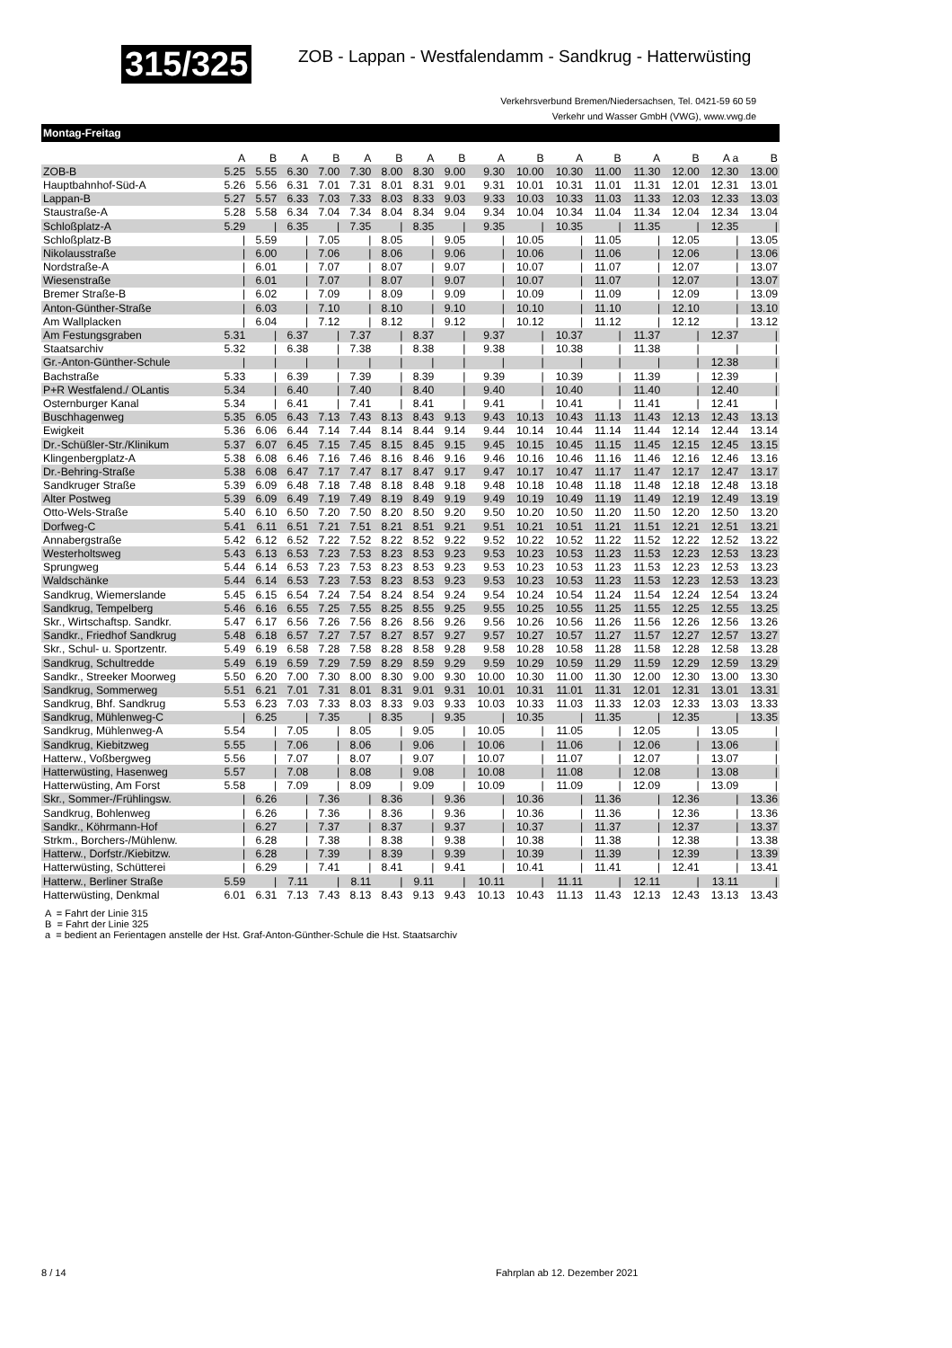315/325
ZOB - Lappan - Westfalendamm - Sandkrug - Hatterwüsting
Verkehrsverbund Bremen/Niedersachsen, Tel. 0421-59 60 59
Verkehr und Wasser GmbH (VWG), www.vwg.de
Montag-Freitag
| | A | B | A | B | A | B | A | B | A | B | A | B | A | B | A a | B |
| --- | --- | --- | --- | --- | --- | --- | --- | --- | --- | --- | --- | --- | --- | --- | --- | --- |
| ZOB-B | 5.25 | 5.55 | 6.30 | 7.00 | 7.30 | 8.00 | 8.30 | 9.00 | 9.30 | 10.00 | 10.30 | 11.00 | 11.30 | 12.00 | 12.30 | 13.00 |
| Hauptbahnhof-Süd-A | 5.26 | 5.56 | 6.31 | 7.01 | 7.31 | 8.01 | 8.31 | 9.01 | 9.31 | 10.01 | 10.31 | 11.01 | 11.31 | 12.01 | 12.31 | 13.01 |
| Lappan-B | 5.27 | 5.57 | 6.33 | 7.03 | 7.33 | 8.03 | 8.33 | 9.03 | 9.33 | 10.03 | 10.33 | 11.03 | 11.33 | 12.03 | 12.33 | 13.03 |
| Staustraße-A | 5.28 | 5.58 | 6.34 | 7.04 | 7.34 | 8.04 | 8.34 | 9.04 | 9.34 | 10.04 | 10.34 | 11.04 | 11.34 | 12.04 | 12.34 | 13.04 |
| Schloßplatz-A | 5.29 | / | 6.35 | / | 7.35 | / | 8.35 | / | 9.35 | / | 10.35 | / | 11.35 | / | 12.35 | / |
| Schloßplatz-B | / | 5.59 | / | 7.05 | / | 8.05 | / | 9.05 | / | 10.05 | / | 11.05 | / | 12.05 | / | 13.05 |
| Nikolausstraße | / | 6.00 | / | 7.06 | / | 8.06 | / | 9.06 | / | 10.06 | / | 11.06 | / | 12.06 | / | 13.06 |
| Nordstraße-A | / | 6.01 | / | 7.07 | / | 8.07 | / | 9.07 | / | 10.07 | / | 11.07 | / | 12.07 | / | 13.07 |
| Wiesenstraße | / | 6.01 | / | 7.07 | / | 8.07 | / | 9.07 | / | 10.07 | / | 11.07 | / | 12.07 | / | 13.07 |
| Bremer Straße-B | / | 6.02 | / | 7.09 | / | 8.09 | / | 9.09 | / | 10.09 | / | 11.09 | / | 12.09 | / | 13.09 |
| Anton-Günther-Straße | / | 6.03 | / | 7.10 | / | 8.10 | / | 9.10 | / | 10.10 | / | 11.10 | / | 12.10 | / | 13.10 |
| Am Wallplacken | / | 6.04 | / | 7.12 | / | 8.12 | / | 9.12 | / | 10.12 | / | 11.12 | / | 12.12 | / | 13.12 |
| Am Festungsgraben | 5.31 | / | 6.37 | / | 7.37 | / | 8.37 | / | 9.37 | / | 10.37 | / | 11.37 | / | 12.37 | / |
| Staatsarchiv | 5.32 | / | 6.38 | / | 7.38 | / | 8.38 | / | 9.38 | / | 10.38 | / | 11.38 | / | / | / |
| Gr.-Anton-Günther-Schule | / | / | / | / | / | / | / | / | / | / | / | / | / | / | 12.38 | / |
| Bachstraße | 5.33 | / | 6.39 | / | 7.39 | / | 8.39 | / | 9.39 | / | 10.39 | / | 11.39 | / | 12.39 | / |
| P+R Westfalend./ OLantis | 5.34 | / | 6.40 | / | 7.40 | / | 8.40 | / | 9.40 | / | 10.40 | / | 11.40 | / | 12.40 | / |
| Osternburger Kanal | 5.34 | / | 6.41 | / | 7.41 | / | 8.41 | / | 9.41 | / | 10.41 | / | 11.41 | / | 12.41 | / |
| Buschhagenweg | 5.35 | 6.05 | 6.43 | 7.13 | 7.43 | 8.13 | 8.43 | 9.13 | 9.43 | 10.13 | 10.43 | 11.13 | 11.43 | 12.13 | 12.43 | 13.13 |
| Ewigkeit | 5.36 | 6.06 | 6.44 | 7.14 | 7.44 | 8.14 | 8.44 | 9.14 | 9.44 | 10.14 | 10.44 | 11.14 | 11.44 | 12.14 | 12.44 | 13.14 |
| Dr.-Schüßler-Str./Klinikum | 5.37 | 6.07 | 6.45 | 7.15 | 7.45 | 8.15 | 8.45 | 9.15 | 9.45 | 10.15 | 10.45 | 11.15 | 11.45 | 12.15 | 12.45 | 13.15 |
| Klingenbergplatz-A | 5.38 | 6.08 | 6.46 | 7.16 | 7.46 | 8.16 | 8.46 | 9.16 | 9.46 | 10.16 | 10.46 | 11.16 | 11.46 | 12.16 | 12.46 | 13.16 |
| Dr.-Behring-Straße | 5.38 | 6.08 | 6.47 | 7.17 | 7.47 | 8.17 | 8.47 | 9.17 | 9.47 | 10.17 | 10.47 | 11.17 | 11.47 | 12.17 | 12.47 | 13.17 |
| Sandkruger Straße | 5.39 | 6.09 | 6.48 | 7.18 | 7.48 | 8.18 | 8.48 | 9.18 | 9.48 | 10.18 | 10.48 | 11.18 | 11.48 | 12.18 | 12.48 | 13.18 |
| Alter Postweg | 5.39 | 6.09 | 6.49 | 7.19 | 7.49 | 8.19 | 8.49 | 9.19 | 9.49 | 10.19 | 10.49 | 11.19 | 11.49 | 12.19 | 12.49 | 13.19 |
| Otto-Wels-Straße | 5.40 | 6.10 | 6.50 | 7.20 | 7.50 | 8.20 | 8.50 | 9.20 | 9.50 | 10.20 | 10.50 | 11.20 | 11.50 | 12.20 | 12.50 | 13.20 |
| Dorfweg-C | 5.41 | 6.11 | 6.51 | 7.21 | 7.51 | 8.21 | 8.51 | 9.21 | 9.51 | 10.21 | 10.51 | 11.21 | 11.51 | 12.21 | 12.51 | 13.21 |
| Annabergstraße | 5.42 | 6.12 | 6.52 | 7.22 | 7.52 | 8.22 | 8.52 | 9.22 | 9.52 | 10.22 | 10.52 | 11.22 | 11.52 | 12.22 | 12.52 | 13.22 |
| Westerholtsweg | 5.43 | 6.13 | 6.53 | 7.23 | 7.53 | 8.23 | 8.53 | 9.23 | 9.53 | 10.23 | 10.53 | 11.23 | 11.53 | 12.23 | 12.53 | 13.23 |
| Sprungweg | 5.44 | 6.14 | 6.53 | 7.23 | 7.53 | 8.23 | 8.53 | 9.23 | 9.53 | 10.23 | 10.53 | 11.23 | 11.53 | 12.23 | 12.53 | 13.23 |
| Waldschänke | 5.44 | 6.14 | 6.53 | 7.23 | 7.53 | 8.23 | 8.53 | 9.23 | 9.53 | 10.23 | 10.53 | 11.23 | 11.53 | 12.23 | 12.53 | 13.23 |
| Sandkrug, Wiemerslande | 5.45 | 6.15 | 6.54 | 7.24 | 7.54 | 8.24 | 8.54 | 9.24 | 9.54 | 10.24 | 10.54 | 11.24 | 11.54 | 12.24 | 12.54 | 13.24 |
| Sandkrug, Tempelberg | 5.46 | 6.16 | 6.55 | 7.25 | 7.55 | 8.25 | 8.55 | 9.25 | 9.55 | 10.25 | 10.55 | 11.25 | 11.55 | 12.25 | 12.55 | 13.25 |
| Skr., Wirtschaftsp. Sandkr. | 5.47 | 6.17 | 6.56 | 7.26 | 7.56 | 8.26 | 8.56 | 9.26 | 9.56 | 10.26 | 10.56 | 11.26 | 11.56 | 12.26 | 12.56 | 13.26 |
| Sandkr., Friedhof Sandkrug | 5.48 | 6.18 | 6.57 | 7.27 | 7.57 | 8.27 | 8.57 | 9.27 | 9.57 | 10.27 | 10.57 | 11.27 | 11.57 | 12.27 | 12.57 | 13.27 |
| Skr., Schul- u. Sportzentr. | 5.49 | 6.19 | 6.58 | 7.28 | 7.58 | 8.28 | 8.58 | 9.28 | 9.58 | 10.28 | 10.58 | 11.28 | 11.58 | 12.28 | 12.58 | 13.28 |
| Sandkrug, Schultredde | 5.49 | 6.19 | 6.59 | 7.29 | 7.59 | 8.29 | 8.59 | 9.29 | 9.59 | 10.29 | 10.59 | 11.29 | 11.59 | 12.29 | 12.59 | 13.29 |
| Sandkr., Streeker Moorweg | 5.50 | 6.20 | 7.00 | 7.30 | 8.00 | 8.30 | 9.00 | 9.30 | 10.00 | 10.30 | 11.00 | 11.30 | 12.00 | 12.30 | 13.00 | 13.30 |
| Sandkrug, Sommerweg | 5.51 | 6.21 | 7.01 | 7.31 | 8.01 | 8.31 | 9.01 | 9.31 | 10.01 | 10.31 | 11.01 | 11.31 | 12.01 | 12.31 | 13.01 | 13.31 |
| Sandkrug, Bhf. Sandkrug | 5.53 | 6.23 | 7.03 | 7.33 | 8.03 | 8.33 | 9.03 | 9.33 | 10.03 | 10.33 | 11.03 | 11.33 | 12.03 | 12.33 | 13.03 | 13.33 |
| Sandkrug, Mühlenweg-C | / | 6.25 | / | 7.35 | / | 8.35 | / | 9.35 | / | 10.35 | / | 11.35 | / | 12.35 | / | 13.35 |
| Sandkrug, Mühlenweg-A | 5.54 | / | 7.05 | / | 8.05 | / | 9.05 | / | 10.05 | / | 11.05 | / | 12.05 | / | 13.05 | / |
| Sandkrug, Kiebitzweg | 5.55 | / | 7.06 | / | 8.06 | / | 9.06 | / | 10.06 | / | 11.06 | / | 12.06 | / | 13.06 | / |
| Hatterw., Voßbergweg | 5.56 | / | 7.07 | / | 8.07 | / | 9.07 | / | 10.07 | / | 11.07 | / | 12.07 | / | 13.07 | / |
| Hatterwüsting, Hasenweg | 5.57 | / | 7.08 | / | 8.08 | / | 9.08 | / | 10.08 | / | 11.08 | / | 12.08 | / | 13.08 | / |
| Hatterwüsting, Am Forst | 5.58 | / | 7.09 | / | 8.09 | / | 9.09 | / | 10.09 | / | 11.09 | / | 12.09 | / | 13.09 | / |
| Skr., Sommer-/Frühlingsw. | / | 6.26 | / | 7.36 | / | 8.36 | / | 9.36 | / | 10.36 | / | 11.36 | / | 12.36 | / | 13.36 |
| Sandkrug, Bohlenweg | / | 6.26 | / | 7.36 | / | 8.36 | / | 9.36 | / | 10.36 | / | 11.36 | / | 12.36 | / | 13.36 |
| Sandkr., Köhrmann-Hof | / | 6.27 | / | 7.37 | / | 8.37 | / | 9.37 | / | 10.37 | / | 11.37 | / | 12.37 | / | 13.37 |
| Strkm., Borchers-/Mühlenw. | / | 6.28 | / | 7.38 | / | 8.38 | / | 9.38 | / | 10.38 | / | 11.38 | / | 12.38 | / | 13.38 |
| Hatterw., Dorfstr./Kiebitzw. | / | 6.28 | / | 7.39 | / | 8.39 | / | 9.39 | / | 10.39 | / | 11.39 | / | 12.39 | / | 13.39 |
| Hatterwüsting, Schütterei | / | 6.29 | / | 7.41 | / | 8.41 | / | 9.41 | / | 10.41 | / | 11.41 | / | 12.41 | / | 13.41 |
| Hatterw., Berliner Straße | 5.59 | / | 7.11 | / | 8.11 | / | 9.11 | / | 10.11 | / | 11.11 | / | 12.11 | / | 13.11 | / |
| Hatterwüsting, Denkmal | 6.01 | 6.31 | 7.13 | 7.43 | 8.13 | 8.43 | 9.13 | 9.43 | 10.13 | 10.43 | 11.13 | 11.43 | 12.13 | 12.43 | 13.13 | 13.43 |
A = Fahrt der Linie 315
B = Fahrt der Linie 325
a = bedient an Ferientagen anstelle der Hst. Graf-Anton-Günther-Schule die Hst. Staatsarchiv
8 / 14 Fahrplan ab 12. Dezember 2021